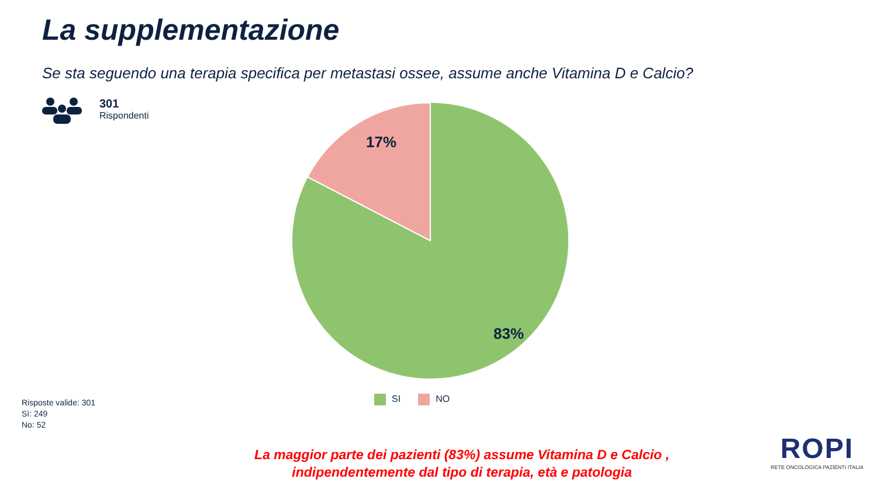La supplementazione
Se sta seguendo una terapia specifica per metastasi ossee, assume anche Vitamina D e Calcio?
301
Rispondenti
17%
83%
SI NO
Risposte valide: 301
Sì: 249
No: 52
La maggior parte dei pazienti (83%) assume Vitamina D e Calcio ,
indipendentemente dal tipo di terapia, età e patologia
ROPI
RETE ONCOLOGICA PAZIENTI ITALIA